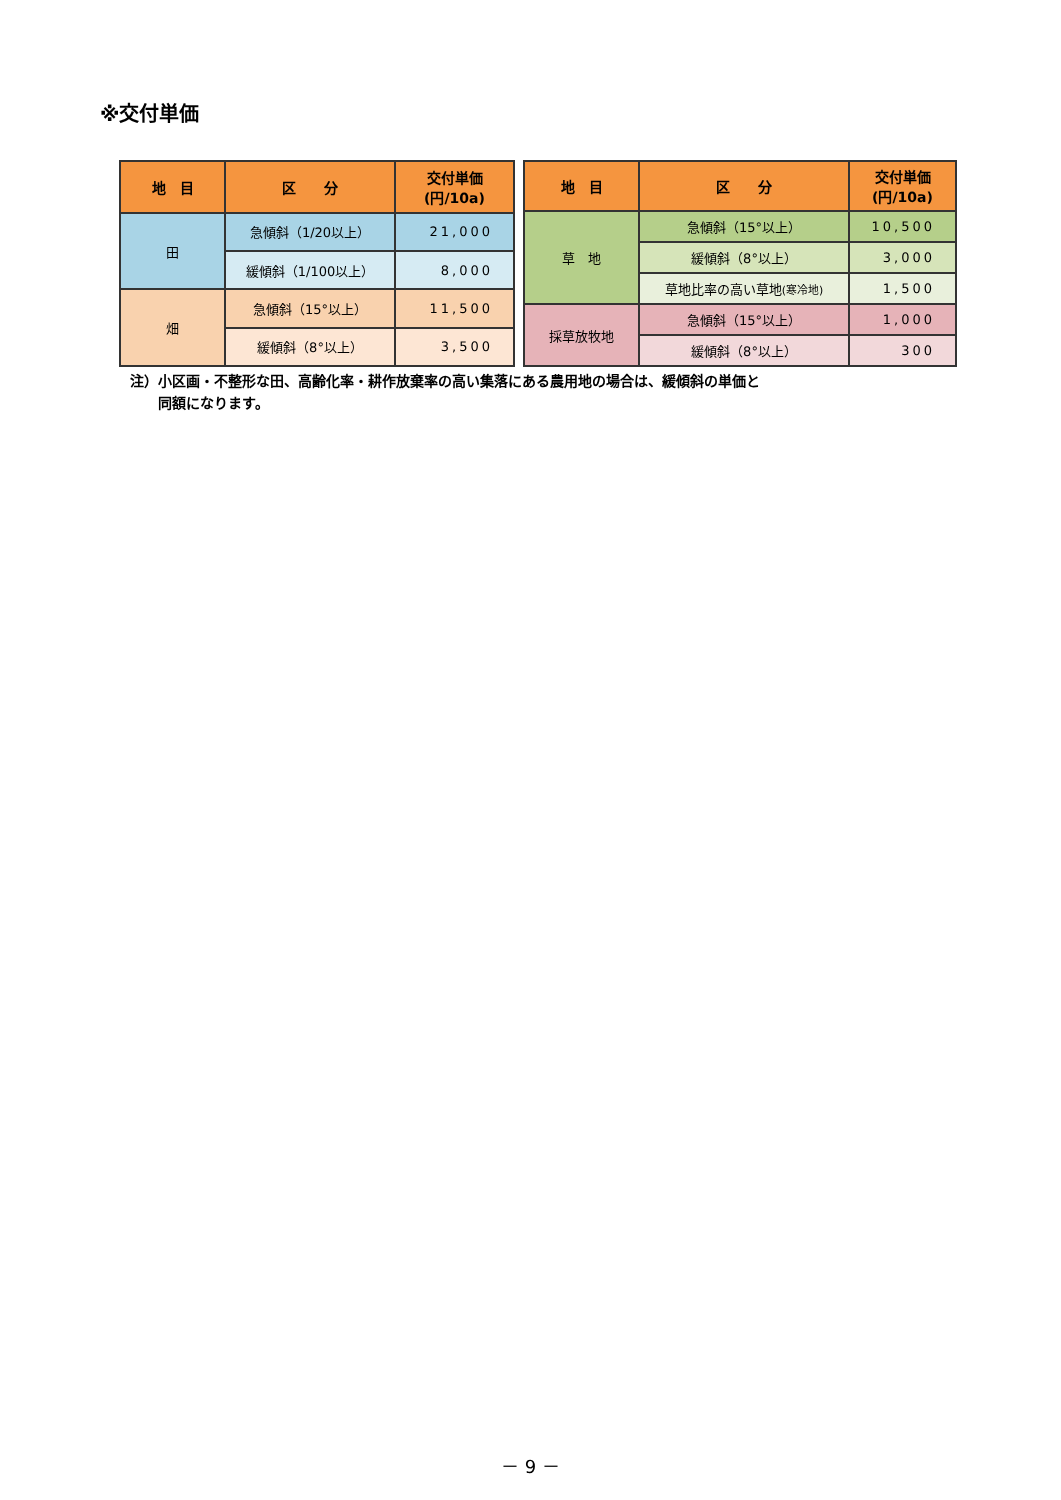※交付単価
| 地 目 | 区 分 | 交付単価 (円/10a) |
| --- | --- | --- |
| 田 | 急傾斜（1/20以上） | 21,000 |
| | 緩傾斜（1/100以上） | 8,000 |
| 畑 | 急傾斜（15°以上） | 11,500 |
| | 緩傾斜（8°以上） | 3,500 |
| 地 目 | 区 分 | 交付単価 (円/10a) |
| --- | --- | --- |
| 草 地 | 急傾斜（15°以上） | 10,500 |
| | 緩傾斜（8°以上） | 3,000 |
| | 草地比率の高い草地 (寒冷地) | 1,500 |
| 採草放牧地 | 急傾斜（15°以上） | 1,000 |
| | 緩傾斜（8°以上） | 300 |
注）小区画・不整形な田、高齢化率・耕作放棄率の高い集落にある農用地の場合は、緩傾斜の単価と
　　同額になります。
－ 9 －